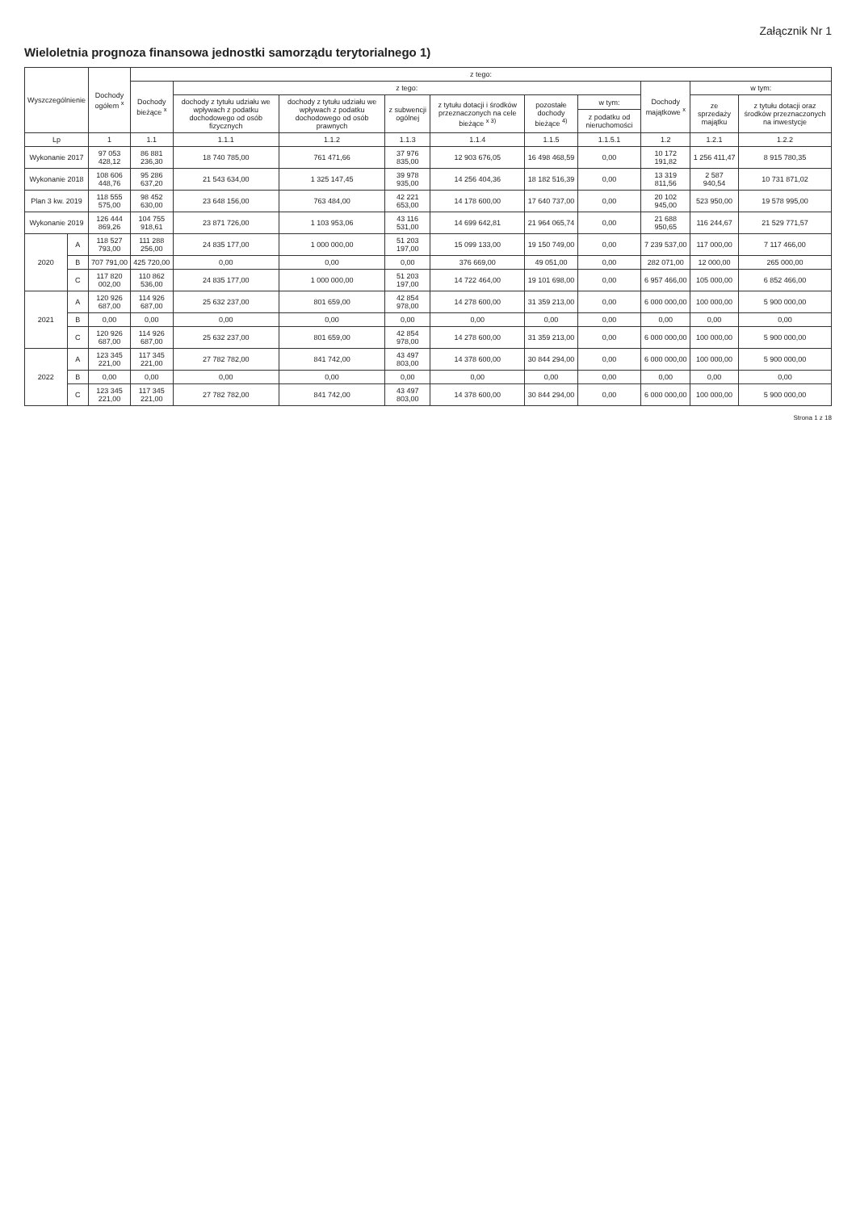Załącznik Nr 1
Wieloletnia prognoza finansowa jednostki samorządu terytorialnego 1)
| Wyszczególnienie | | Dochody ogółem <sup>x</sup> | z tego: | | | | | | | | | |
| --- | --- | --- | --- | --- | --- | --- | --- | --- | --- | --- | --- | --- |
| | | | Dochody bieżące <sup>x</sup> | z tego: | | | | | | Dochody majątkowe <sup>x</sup> | w tym: | |
| | | | | dochody z tytułu udziału we wpływach z podatku dochodowego od osób fizycznych | dochody z tytułu udziału we wpływach z podatku dochodowego od osób prawnych | z subwencji ogólnej | z tytułu dotacji i środków przeznaczonych na cele bieżące <sup>x 3)</sup> | pozostałe dochody bieżące <sup>4)</sup> | w tym: | | ze sprzedaży majątku | z tytułu dotacji oraz środków przeznaczonych na inwestycje |
| | | | | | | | | | z podatku od nieruchomości | | | |
| Lp | | 1 | 1.1 | 1.1.1 | 1.1.2 | 1.1.3 | 1.1.4 | 1.1.5 | 1.1.5.1 | 1.2 | 1.2.1 | 1.2.2 |
| Wykonanie 2017 | | 97 053 428,12 | 86 881 236,30 | 18 740 785,00 | 761 471,66 | 37 976 835,00 | 12 903 676,05 | 16 498 468,59 | 0,00 | 10 172 191,82 | 1 256 411,47 | 8 915 780,35 |
| Wykonanie 2018 | | 108 606 448,76 | 95 286 637,20 | 21 543 634,00 | 1 325 147,45 | 39 978 935,00 | 14 256 404,36 | 18 182 516,39 | 0,00 | 13 319 811,56 | 2 587 940,54 | 10 731 871,02 |
| Plan 3 kw. 2019 | | 118 555 575,00 | 98 452 630,00 | 23 648 156,00 | 763 484,00 | 42 221 653,00 | 14 178 600,00 | 17 640 737,00 | 0,00 | 20 102 945,00 | 523 950,00 | 19 578 995,00 |
| Wykonanie 2019 | | 126 444 869,26 | 104 755 918,61 | 23 871 726,00 | 1 103 953,06 | 43 116 531,00 | 14 699 642,81 | 21 964 065,74 | 0,00 | 21 688 950,65 | 116 244,67 | 21 529 771,57 |
| 2020 | A | 118 527 793,00 | 111 288 256,00 | 24 835 177,00 | 1 000 000,00 | 51 203 197,00 | 15 099 133,00 | 19 150 749,00 | 0,00 | 7 239 537,00 | 117 000,00 | 7 117 466,00 |
| | B | 707 791,00 | 425 720,00 | 0,00 | 0,00 | 0,00 | 376 669,00 | 49 051,00 | 0,00 | 282 071,00 | 12 000,00 | 265 000,00 |
| | C | 117 820 002,00 | 110 862 536,00 | 24 835 177,00 | 1 000 000,00 | 51 203 197,00 | 14 722 464,00 | 19 101 698,00 | 0,00 | 6 957 466,00 | 105 000,00 | 6 852 466,00 |
| 2021 | A | 120 926 687,00 | 114 926 687,00 | 25 632 237,00 | 801 659,00 | 42 854 978,00 | 14 278 600,00 | 31 359 213,00 | 0,00 | 6 000 000,00 | 100 000,00 | 5 900 000,00 |
| | B | 0,00 | 0,00 | 0,00 | 0,00 | 0,00 | 0,00 | 0,00 | 0,00 | 0,00 | 0,00 | 0,00 |
| | C | 120 926 687,00 | 114 926 687,00 | 25 632 237,00 | 801 659,00 | 42 854 978,00 | 14 278 600,00 | 31 359 213,00 | 0,00 | 6 000 000,00 | 100 000,00 | 5 900 000,00 |
| 2022 | A | 123 345 221,00 | 117 345 221,00 | 27 782 782,00 | 841 742,00 | 43 497 803,00 | 14 378 600,00 | 30 844 294,00 | 0,00 | 6 000 000,00 | 100 000,00 | 5 900 000,00 |
| | B | 0,00 | 0,00 | 0,00 | 0,00 | 0,00 | 0,00 | 0,00 | 0,00 | 0,00 | 0,00 | 0,00 |
| | C | 123 345 221,00 | 117 345 221,00 | 27 782 782,00 | 841 742,00 | 43 497 803,00 | 14 378 600,00 | 30 844 294,00 | 0,00 | 6 000 000,00 | 100 000,00 | 5 900 000,00 |
Strona 1 z 18